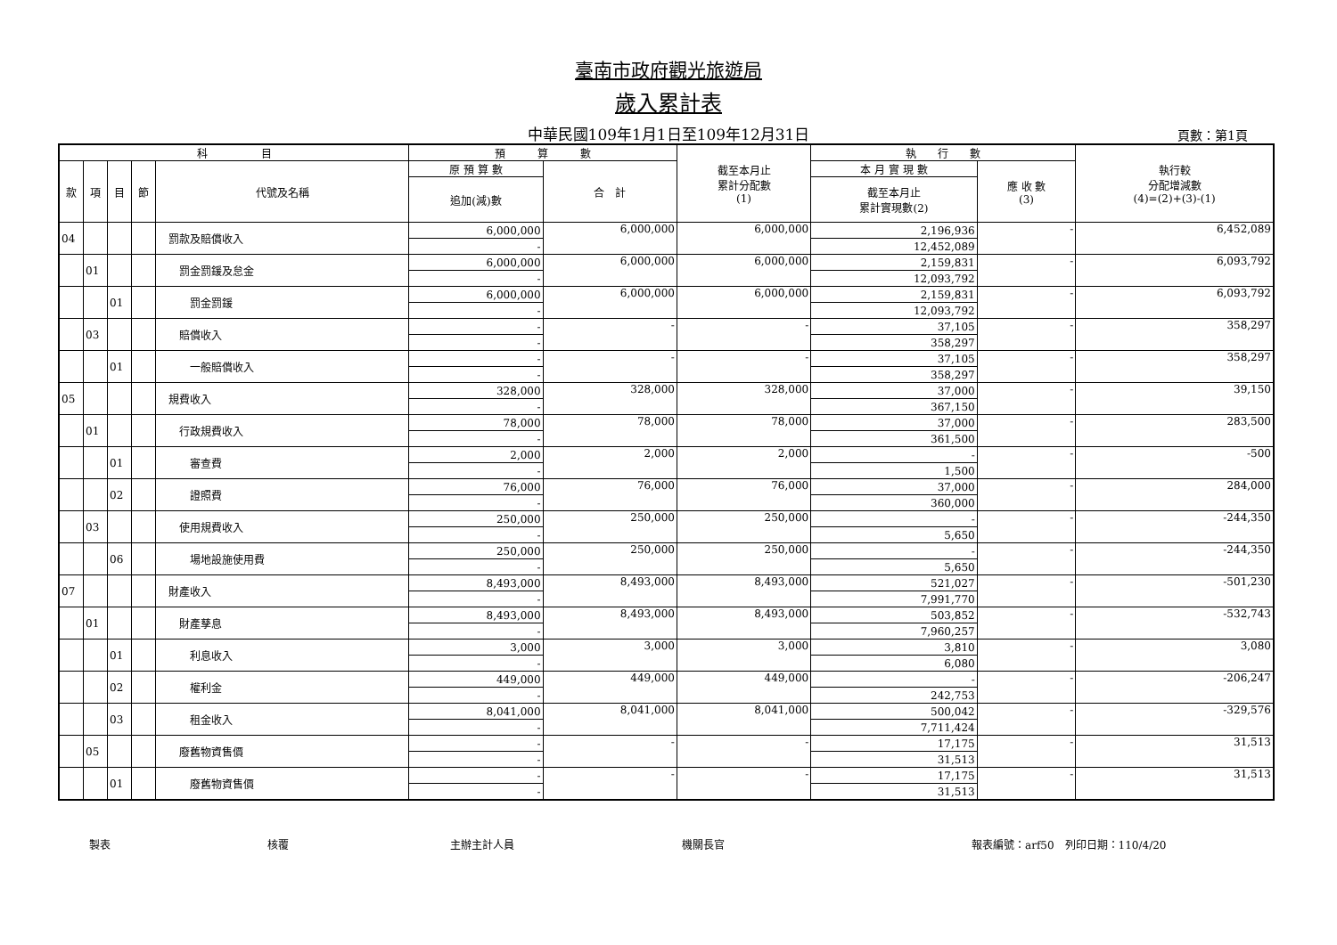臺南市政府觀光旅遊局
歲入累計表
中華民國109年1月1日至109年12月31日 頁數：第1頁
| 科 目 | | | | | 預 算 數 | | 截至本月止 累計分配數 (1) | 執 行 數 | | 執行較 分配增減數 (4)=(2)+(3)-(1) |
| --- | --- | --- | --- | --- | --- | --- | --- | --- | --- | --- |
| 款 | 項 | 目 | 節 | 代號及名稱 | 原 預 算 數 | 合 計 | | 本 月 實 現 數 | 應 收 數 (3) | |
| | | | | | 追加(減)數 | | | 截至本月止 累計實現數(2) | | |
| 04 | | | | 罰款及賠償收入 | 6,000,000 | 6,000,000 | 6,000,000 | 2,196,936 | - | 6,452,089 |
| | | | | | - | | | 12,452,089 | | |
| | 01 | | | 罰金罰鍰及怠金 | 6,000,000 | 6,000,000 | 6,000,000 | 2,159,831 | - | 6,093,792 |
| | | | | | - | | | 12,093,792 | | |
| | | 01 | | 罰金罰鍰 | 6,000,000 | 6,000,000 | 6,000,000 | 2,159,831 | - | 6,093,792 |
| | | | | | - | | | 12,093,792 | | |
| | 03 | | | 賠償收入 | - | - | - | 37,105 | - | 358,297 |
| | | | | | - | | | 358,297 | | |
| | | 01 | | 一般賠償收入 | - | - | - | 37,105 | - | 358,297 |
| | | | | | - | | | 358,297 | | |
| 05 | | | | 規費收入 | 328,000 | 328,000 | 328,000 | 37,000 | - | 39,150 |
| | | | | | - | | | 367,150 | | |
| | 01 | | | 行政規費收入 | 78,000 | 78,000 | 78,000 | 37,000 | - | 283,500 |
| | | | | | - | | | 361,500 | | |
| | | 01 | | 審查費 | 2,000 | 2,000 | 2,000 | - | - | -500 |
| | | | | | - | | | 1,500 | | |
| | | 02 | | 證照費 | 76,000 | 76,000 | 76,000 | 37,000 | - | 284,000 |
| | | | | | - | | | 360,000 | | |
| | 03 | | | 使用規費收入 | 250,000 | 250,000 | 250,000 | - | - | -244,350 |
| | | | | | - | | | 5,650 | | |
| | | 06 | | 場地設施使用費 | 250,000 | 250,000 | 250,000 | - | - | -244,350 |
| | | | | | - | | | 5,650 | | |
| 07 | | | | 財產收入 | 8,493,000 | 8,493,000 | 8,493,000 | 521,027 | - | -501,230 |
| | | | | | - | | | 7,991,770 | | |
| | 01 | | | 財產孳息 | 8,493,000 | 8,493,000 | 8,493,000 | 503,852 | - | -532,743 |
| | | | | | - | | | 7,960,257 | | |
| | | 01 | | 利息收入 | 3,000 | 3,000 | 3,000 | 3,810 | - | 3,080 |
| | | | | | - | | | 6,080 | | |
| | | 02 | | 權利金 | 449,000 | 449,000 | 449,000 | - | - | -206,247 |
| | | | | | - | | | 242,753 | | |
| | | 03 | | 租金收入 | 8,041,000 | 8,041,000 | 8,041,000 | 500,042 | - | -329,576 |
| | | | | | - | | | 7,711,424 | | |
| | 05 | | | 廢舊物資售價 | - | - | - | 17,175 | - | 31,513 |
| | | | | | - | | | 31,513 | | |
| | | 01 | | 廢舊物資售價 | - | - | - | 17,175 | - | 31,513 |
| | | | | | - | | | 31,513 | | |
製表 核覆 主辦主計人員 機關長官 報表編號：arf50　列印日期：110/4/20